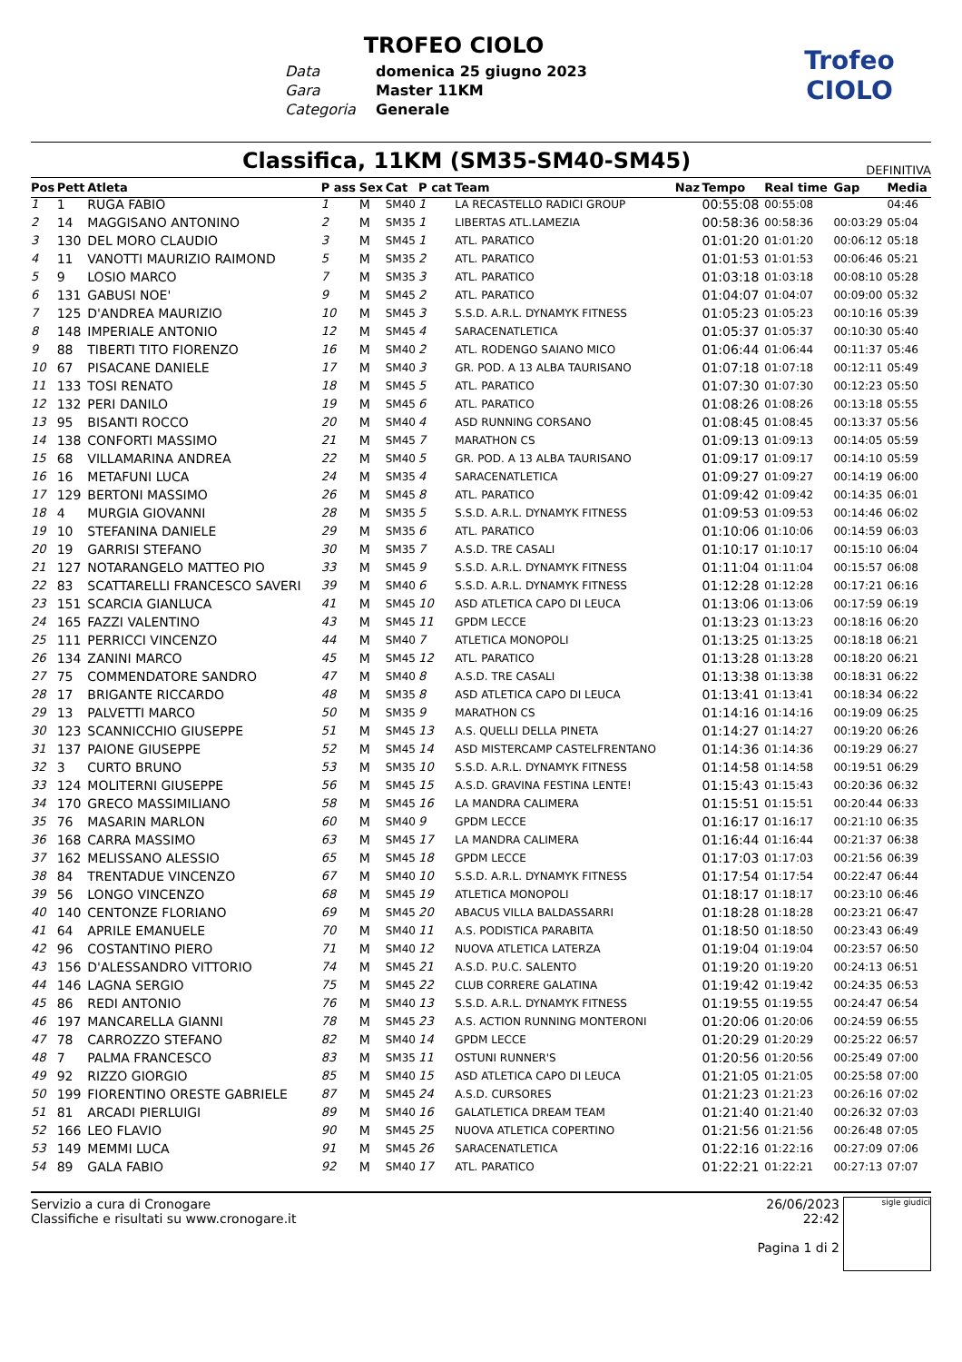TROFEO CIOLO
Data domenica 25 giugno 2023 Gara Master 11KM Categoria Generale
Trofeo
CIOLO
Classifica, 11KM (SM35-SM40-SM45)
DEFINITIVA
| Pos | Pett | Atleta | P ass | Sex | Cat | P cat | Team | Naz | Tempo | Real time | Gap | Media |
| --- | --- | --- | --- | --- | --- | --- | --- | --- | --- | --- | --- | --- |
| 1 | 1 | RUGA FABIO | 1 | M | SM40 | 1 | LA RECASTELLO RADICI GROUP | | 00:55:08 | 00:55:08 | | 04:46 |
| 2 | 14 | MAGGISANO ANTONINO | 2 | M | SM35 | 1 | LIBERTAS ATL.LAMEZIA | | 00:58:36 | 00:58:36 | 00:03:29 | 05:04 |
| 3 | 130 | DEL MORO CLAUDIO | 3 | M | SM45 | 1 | ATL. PARATICO | | 01:01:20 | 01:01:20 | 00:06:12 | 05:18 |
| 4 | 11 | VANOTTI MAURIZIO RAIMOND | 5 | M | SM35 | 2 | ATL. PARATICO | | 01:01:53 | 01:01:53 | 00:06:46 | 05:21 |
| 5 | 9 | LOSIO MARCO | 7 | M | SM35 | 3 | ATL. PARATICO | | 01:03:18 | 01:03:18 | 00:08:10 | 05:28 |
| 6 | 131 | GABUSI NOE' | 9 | M | SM45 | 2 | ATL. PARATICO | | 01:04:07 | 01:04:07 | 00:09:00 | 05:32 |
| 7 | 125 | D'ANDREA MAURIZIO | 10 | M | SM45 | 3 | S.S.D. A.R.L. DYNAMYK FITNESS | | 01:05:23 | 01:05:23 | 00:10:16 | 05:39 |
| 8 | 148 | IMPERIALE ANTONIO | 12 | M | SM45 | 4 | SARACENATLETICA | | 01:05:37 | 01:05:37 | 00:10:30 | 05:40 |
| 9 | 88 | TIBERTI TITO FIORENZO | 16 | M | SM40 | 2 | ATL. RODENGO SAIANO MICO | | 01:06:44 | 01:06:44 | 00:11:37 | 05:46 |
| 10 | 67 | PISACANE DANIELE | 17 | M | SM40 | 3 | GR. POD. A 13 ALBA TAURISANO | | 01:07:18 | 01:07:18 | 00:12:11 | 05:49 |
| 11 | 133 | TOSI RENATO | 18 | M | SM45 | 5 | ATL. PARATICO | | 01:07:30 | 01:07:30 | 00:12:23 | 05:50 |
| 12 | 132 | PERI DANILO | 19 | M | SM45 | 6 | ATL. PARATICO | | 01:08:26 | 01:08:26 | 00:13:18 | 05:55 |
| 13 | 95 | BISANTI ROCCO | 20 | M | SM40 | 4 | ASD RUNNING CORSANO | | 01:08:45 | 01:08:45 | 00:13:37 | 05:56 |
| 14 | 138 | CONFORTI MASSIMO | 21 | M | SM45 | 7 | MARATHON CS | | 01:09:13 | 01:09:13 | 00:14:05 | 05:59 |
| 15 | 68 | VILLAMARINA ANDREA | 22 | M | SM40 | 5 | GR. POD. A 13 ALBA TAURISANO | | 01:09:17 | 01:09:17 | 00:14:10 | 05:59 |
| 16 | 16 | METAFUNI LUCA | 24 | M | SM35 | 4 | SARACENATLETICA | | 01:09:27 | 01:09:27 | 00:14:19 | 06:00 |
| 17 | 129 | BERTONI MASSIMO | 26 | M | SM45 | 8 | ATL. PARATICO | | 01:09:42 | 01:09:42 | 00:14:35 | 06:01 |
| 18 | 4 | MURGIA GIOVANNI | 28 | M | SM35 | 5 | S.S.D. A.R.L. DYNAMYK FITNESS | | 01:09:53 | 01:09:53 | 00:14:46 | 06:02 |
| 19 | 10 | STEFANINA DANIELE | 29 | M | SM35 | 6 | ATL. PARATICO | | 01:10:06 | 01:10:06 | 00:14:59 | 06:03 |
| 20 | 19 | GARRISI STEFANO | 30 | M | SM35 | 7 | A.S.D. TRE CASALI | | 01:10:17 | 01:10:17 | 00:15:10 | 06:04 |
| 21 | 127 | NOTARANGELO MATTEO PIO | 33 | M | SM45 | 9 | S.S.D. A.R.L. DYNAMYK FITNESS | | 01:11:04 | 01:11:04 | 00:15:57 | 06:08 |
| 22 | 83 | SCATTARELLI FRANCESCO SAVERI | 39 | M | SM40 | 6 | S.S.D. A.R.L. DYNAMYK FITNESS | | 01:12:28 | 01:12:28 | 00:17:21 | 06:16 |
| 23 | 151 | SCARCIA GIANLUCA | 41 | M | SM45 | 10 | ASD ATLETICA CAPO DI LEUCA | | 01:13:06 | 01:13:06 | 00:17:59 | 06:19 |
| 24 | 165 | FAZZI VALENTINO | 43 | M | SM45 | 11 | GPDM LECCE | | 01:13:23 | 01:13:23 | 00:18:16 | 06:20 |
| 25 | 111 | PERRICCI VINCENZO | 44 | M | SM40 | 7 | ATLETICA MONOPOLI | | 01:13:25 | 01:13:25 | 00:18:18 | 06:21 |
| 26 | 134 | ZANINI MARCO | 45 | M | SM45 | 12 | ATL. PARATICO | | 01:13:28 | 01:13:28 | 00:18:20 | 06:21 |
| 27 | 75 | COMMENDATORE SANDRO | 47 | M | SM40 | 8 | A.S.D. TRE CASALI | | 01:13:38 | 01:13:38 | 00:18:31 | 06:22 |
| 28 | 17 | BRIGANTE RICCARDO | 48 | M | SM35 | 8 | ASD ATLETICA CAPO DI LEUCA | | 01:13:41 | 01:13:41 | 00:18:34 | 06:22 |
| 29 | 13 | PALVETTI MARCO | 50 | M | SM35 | 9 | MARATHON CS | | 01:14:16 | 01:14:16 | 00:19:09 | 06:25 |
| 30 | 123 | SCANNICCHIO GIUSEPPE | 51 | M | SM45 | 13 | A.S. QUELLI DELLA PINETA | | 01:14:27 | 01:14:27 | 00:19:20 | 06:26 |
| 31 | 137 | PAIONE GIUSEPPE | 52 | M | SM45 | 14 | ASD MISTERCAMP CASTELFRENTANO | | 01:14:36 | 01:14:36 | 00:19:29 | 06:27 |
| 32 | 3 | CURTO BRUNO | 53 | M | SM35 | 10 | S.S.D. A.R.L. DYNAMYK FITNESS | | 01:14:58 | 01:14:58 | 00:19:51 | 06:29 |
| 33 | 124 | MOLITERNI GIUSEPPE | 56 | M | SM45 | 15 | A.S.D. GRAVINA FESTINA LENTE! | | 01:15:43 | 01:15:43 | 00:20:36 | 06:32 |
| 34 | 170 | GRECO MASSIMILIANO | 58 | M | SM45 | 16 | LA MANDRA CALIMERA | | 01:15:51 | 01:15:51 | 00:20:44 | 06:33 |
| 35 | 76 | MASARIN MARLON | 60 | M | SM40 | 9 | GPDM LECCE | | 01:16:17 | 01:16:17 | 00:21:10 | 06:35 |
| 36 | 168 | CARRA MASSIMO | 63 | M | SM45 | 17 | LA MANDRA CALIMERA | | 01:16:44 | 01:16:44 | 00:21:37 | 06:38 |
| 37 | 162 | MELISSANO ALESSIO | 65 | M | SM45 | 18 | GPDM LECCE | | 01:17:03 | 01:17:03 | 00:21:56 | 06:39 |
| 38 | 84 | TRENTADUE VINCENZO | 67 | M | SM40 | 10 | S.S.D. A.R.L. DYNAMYK FITNESS | | 01:17:54 | 01:17:54 | 00:22:47 | 06:44 |
| 39 | 56 | LONGO VINCENZO | 68 | M | SM45 | 19 | ATLETICA MONOPOLI | | 01:18:17 | 01:18:17 | 00:23:10 | 06:46 |
| 40 | 140 | CENTONZE FLORIANO | 69 | M | SM45 | 20 | ABACUS VILLA BALDASSARRI | | 01:18:28 | 01:18:28 | 00:23:21 | 06:47 |
| 41 | 64 | APRILE EMANUELE | 70 | M | SM40 | 11 | A.S. PODISTICA PARABITA | | 01:18:50 | 01:18:50 | 00:23:43 | 06:49 |
| 42 | 96 | COSTANTINO PIERO | 71 | M | SM40 | 12 | NUOVA ATLETICA LATERZA | | 01:19:04 | 01:19:04 | 00:23:57 | 06:50 |
| 43 | 156 | D'ALESSANDRO VITTORIO | 74 | M | SM45 | 21 | A.S.D. P.U.C. SALENTO | | 01:19:20 | 01:19:20 | 00:24:13 | 06:51 |
| 44 | 146 | LAGNA SERGIO | 75 | M | SM45 | 22 | CLUB CORRERE GALATINA | | 01:19:42 | 01:19:42 | 00:24:35 | 06:53 |
| 45 | 86 | REDI ANTONIO | 76 | M | SM40 | 13 | S.S.D. A.R.L. DYNAMYK FITNESS | | 01:19:55 | 01:19:55 | 00:24:47 | 06:54 |
| 46 | 197 | MANCARELLA GIANNI | 78 | M | SM45 | 23 | A.S. ACTION RUNNING MONTERONI | | 01:20:06 | 01:20:06 | 00:24:59 | 06:55 |
| 47 | 78 | CARROZZO STEFANO | 82 | M | SM40 | 14 | GPDM LECCE | | 01:20:29 | 01:20:29 | 00:25:22 | 06:57 |
| 48 | 7 | PALMA FRANCESCO | 83 | M | SM35 | 11 | OSTUNI RUNNER'S | | 01:20:56 | 01:20:56 | 00:25:49 | 07:00 |
| 49 | 92 | RIZZO GIORGIO | 85 | M | SM40 | 15 | ASD ATLETICA CAPO DI LEUCA | | 01:21:05 | 01:21:05 | 00:25:58 | 07:00 |
| 50 | 199 | FIORENTINO ORESTE GABRIELE | 87 | M | SM45 | 24 | A.S.D. CURSORES | | 01:21:23 | 01:21:23 | 00:26:16 | 07:02 |
| 51 | 81 | ARCADI PIERLUIGI | 89 | M | SM40 | 16 | GALATLETICA DREAM TEAM | | 01:21:40 | 01:21:40 | 00:26:32 | 07:03 |
| 52 | 166 | LEO FLAVIO | 90 | M | SM45 | 25 | NUOVA ATLETICA COPERTINO | | 01:21:56 | 01:21:56 | 00:26:48 | 07:05 |
| 53 | 149 | MEMMI LUCA | 91 | M | SM45 | 26 | SARACENATLETICA | | 01:22:16 | 01:22:16 | 00:27:09 | 07:06 |
| 54 | 89 | GALA FABIO | 92 | M | SM40 | 17 | ATL. PARATICO | | 01:22:21 | 01:22:21 | 00:27:13 | 07:07 |
Servizio a cura di Cronogare
Classifiche e risultati su www.cronogare.it
26/06/2023 22:42
Pagina 1 di 2
sigle giudici